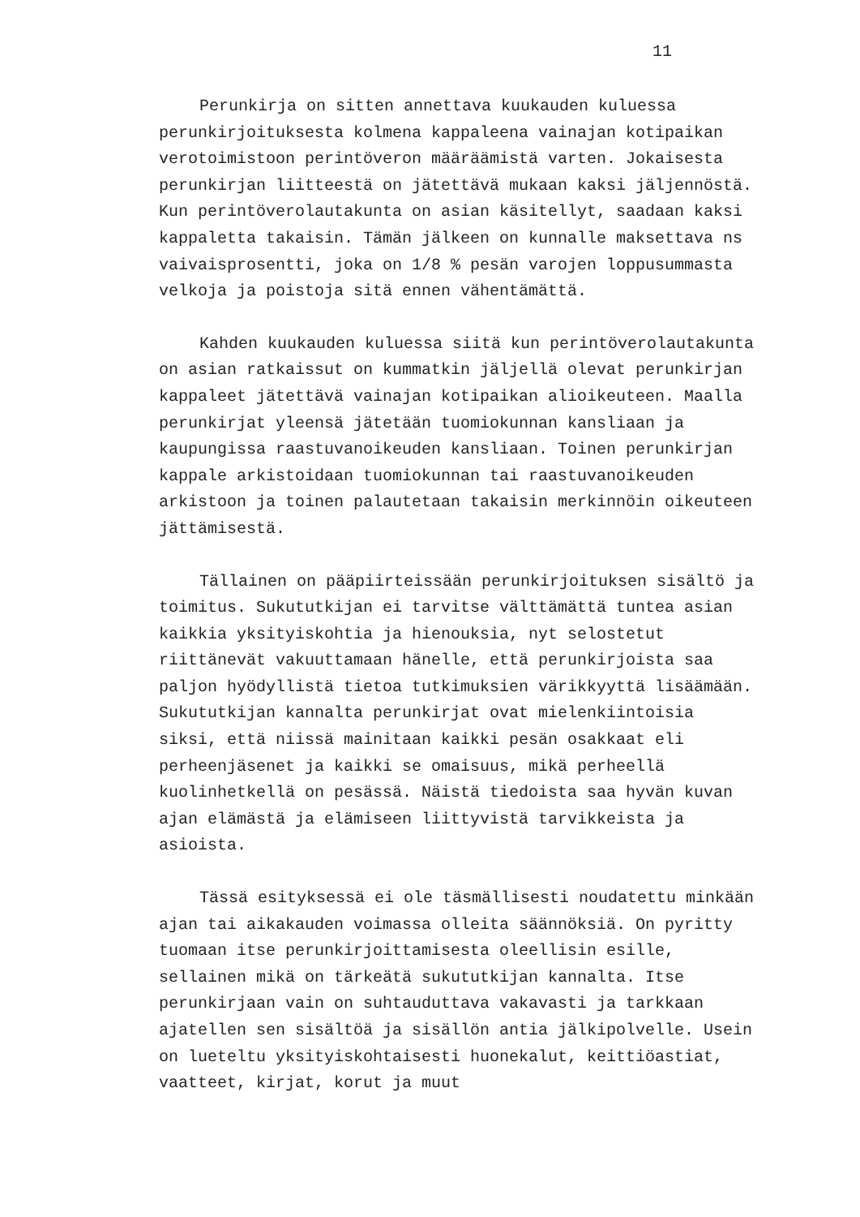11
Perunkirja on sitten annettava kuukauden kuluessa perunkirjoituksesta kolmena kappaleena vainajan kotipaikan verotoimistoon perintöveron määräämistä varten. Jokaisesta perunkirjan liitteestä on jätettävä mukaan kaksi jäljennöstä. Kun perintöverolautakunta on asian käsitellyt, saadaan kaksi kappaletta takaisin. Tämän jälkeen on kunnalle maksettava ns vaivaisprosentti, joka on 1/8 % pesän varojen loppusummasta velkoja ja poistoja sitä ennen vähentämättä.
Kahden kuukauden kuluessa siitä kun perintöverolautakunta on asian ratkaissut on kummatkin jäljellä olevat perunkirjan kappaleet jätettävä vainajan kotipaikan alioikeuteen. Maalla perunkirjat yleensä jätetään tuomiokunnan kansliaan ja kaupungissa raastuvanoikeuden kansliaan. Toinen perunkirjan kappale arkistoidaan tuomiokunnan tai raastuvanoikeuden arkistoon ja toinen palautetaan takaisin merkinnöin oikeuteen jättämisestä.
Tällainen on pääpiirteissään perunkirjoituksen sisältö ja toimitus. Sukututkijan ei tarvitse välttämättä tuntea asian kaikkia yksityiskohtia ja hienouksia, nyt selostetut riittänevät vakuuttamaan hänelle, että perunkirjoista saa paljon hyödyllistä tietoa tutkimuksien värikkyyttä lisäämään. Sukututkijan kannalta perunkirjat ovat mielenkiintoisia siksi, että niissä mainitaan kaikki pesän osakkaat eli perheenjäsenet ja kaikki se omaisuus, mikä perheellä kuolinhetkellä on pesässä. Näistä tiedoista saa hyvän kuvan ajan elämästä ja elämiseen liittyvistä tarvikkeista ja asioista.
Tässä esityksessä ei ole täsmällisesti noudatettu minkään ajan tai aikakauden voimassa olleita säännöksiä. On pyritty tuomaan itse perunkirjoittamisesta oleellisin esille, sellainen mikä on tärkeätä sukututkijan kannalta. Itse perunkirjaan vain on suhtauduttava vakavasti ja tarkkaan ajatellen sen sisältöä ja sisällön antia jälkipolvelle. Usein on lueteltu yksityiskohtaisesti huonekalut, keittiöastiat, vaatteet, kirjat, korut ja muut